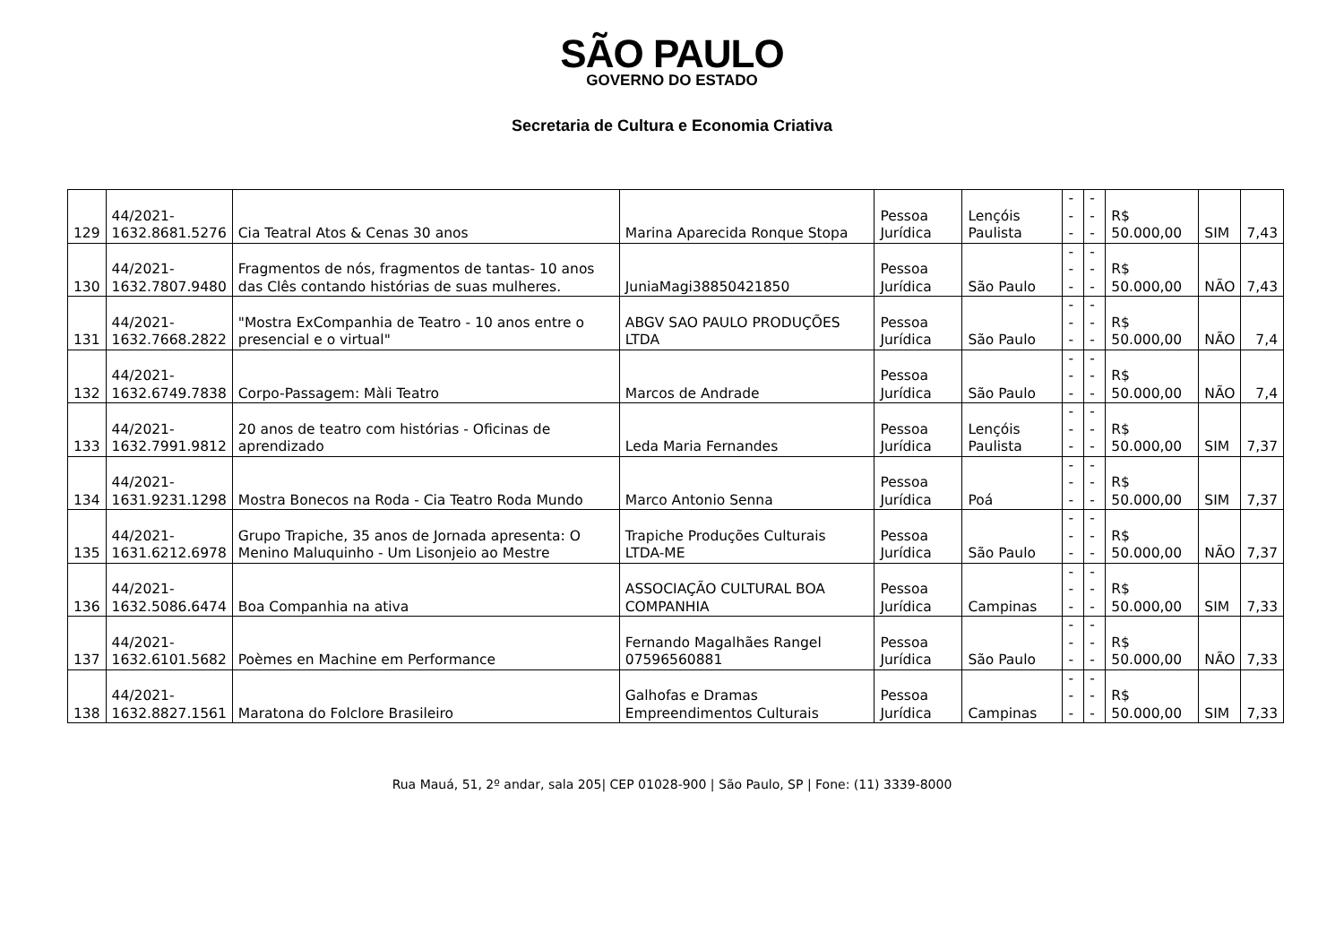SÃO PAULO
GOVERNO DO ESTADO
Secretaria de Cultura e Economia Criativa
| 129 | 44/2021- 1632.8681.5276 | Cia Teatral Atos & Cenas 30 anos | Marina Aparecida Ronque Stopa | Pessoa Jurídica | Lençóis Paulista | --- | --- | R$ 50.000,00 | SIM | 7,43 |
| 130 | 44/2021- 1632.7807.9480 | Fragmentos de nós, fragmentos de tantas- 10 anos das Clês contando histórias de suas mulheres. | JuniaMagi38850421850 | Pessoa Jurídica | São Paulo | --- | --- | R$ 50.000,00 | NÃO | 7,43 |
| 131 | 44/2021- 1632.7668.2822 | "Mostra ExCompanhia de Teatro - 10 anos entre o presencial e o virtual" | ABGV SAO PAULO PRODUÇÕES LTDA | Pessoa Jurídica | São Paulo | --- | --- | R$ 50.000,00 | NÃO | 7,4 |
| 132 | 44/2021- 1632.6749.7838 | Corpo-Passagem: Màli Teatro | Marcos de Andrade | Pessoa Jurídica | São Paulo | --- | --- | R$ 50.000,00 | NÃO | 7,4 |
| 133 | 44/2021- 1632.7991.9812 | 20 anos de teatro com histórias - Oficinas de aprendizado | Leda Maria Fernandes | Pessoa Jurídica | Lençóis Paulista | --- | --- | R$ 50.000,00 | SIM | 7,37 |
| 134 | 44/2021- 1631.9231.1298 | Mostra Bonecos na Roda - Cia Teatro Roda Mundo | Marco Antonio Senna | Pessoa Jurídica | Poá | --- | --- | R$ 50.000,00 | SIM | 7,37 |
| 135 | 44/2021- 1631.6212.6978 | Grupo Trapiche, 35 anos de Jornada apresenta: O Menino Maluquinho - Um Lisonjeio ao Mestre | Trapiche Produções Culturais LTDA-ME | Pessoa Jurídica | São Paulo | --- | --- | R$ 50.000,00 | NÃO | 7,37 |
| 136 | 44/2021- 1632.5086.6474 | Boa Companhia na ativa | ASSOCIAÇÃO CULTURAL BOA COMPANHIA | Pessoa Jurídica | Campinas | --- | --- | R$ 50.000,00 | SIM | 7,33 |
| 137 | 44/2021- 1632.6101.5682 | Poèmes en Machine em Performance | Fernando Magalhães Rangel 07596560881 | Pessoa Jurídica | São Paulo | --- | --- | R$ 50.000,00 | NÃO | 7,33 |
| 138 | 44/2021- 1632.8827.1561 | Maratona do Folclore Brasileiro | Galhofas e Dramas Empreendimentos Culturais | Pessoa Jurídica | Campinas | --- | --- | R$ 50.000,00 | SIM | 7,33 |
Rua Mauá, 51, 2º andar, sala 205| CEP 01028-900 | São Paulo, SP | Fone: (11) 3339-8000